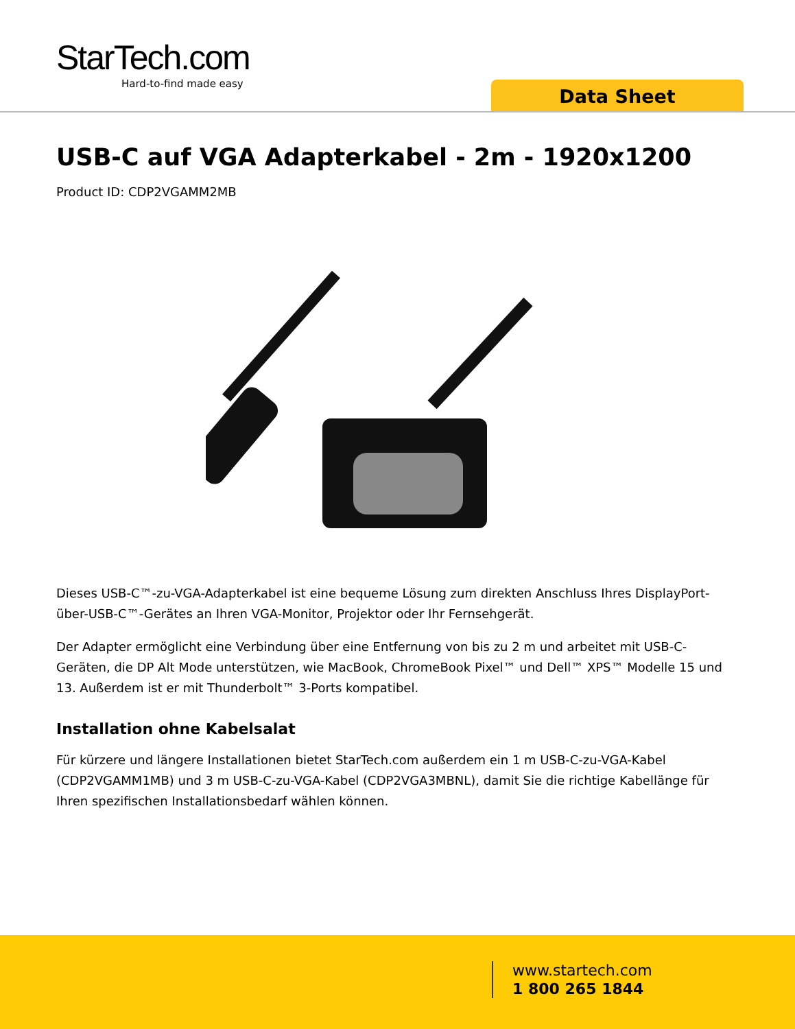StarTech.com
Hard-to-find made easy
Data Sheet
USB-C auf VGA Adapterkabel - 2m - 1920x1200
Product ID: CDP2VGAMM2MB
Dieses USB-C™-zu-VGA-Adapterkabel ist eine bequeme Lösung zum direkten Anschluss Ihres DisplayPort-über-USB-C™-Gerätes an Ihren VGA-Monitor, Projektor oder Ihr Fernsehgerät.
Der Adapter ermöglicht eine Verbindung über eine Entfernung von bis zu 2 m und arbeitet mit USB-C-Geräten, die DP Alt Mode unterstützen, wie MacBook, ChromeBook Pixel™ und Dell™ XPS™ Modelle 15 und 13. Außerdem ist er mit Thunderbolt™ 3-Ports kompatibel.
Installation ohne Kabelsalat
Für kürzere und längere Installationen bietet StarTech.com außerdem ein 1 m USB-C-zu-VGA-Kabel (CDP2VGAMM1MB) und 3 m USB-C-zu-VGA-Kabel (CDP2VGA3MBNL), damit Sie die richtige Kabellänge für Ihren spezifischen Installationsbedarf wählen können.
www.startech.com
1 800 265 1844